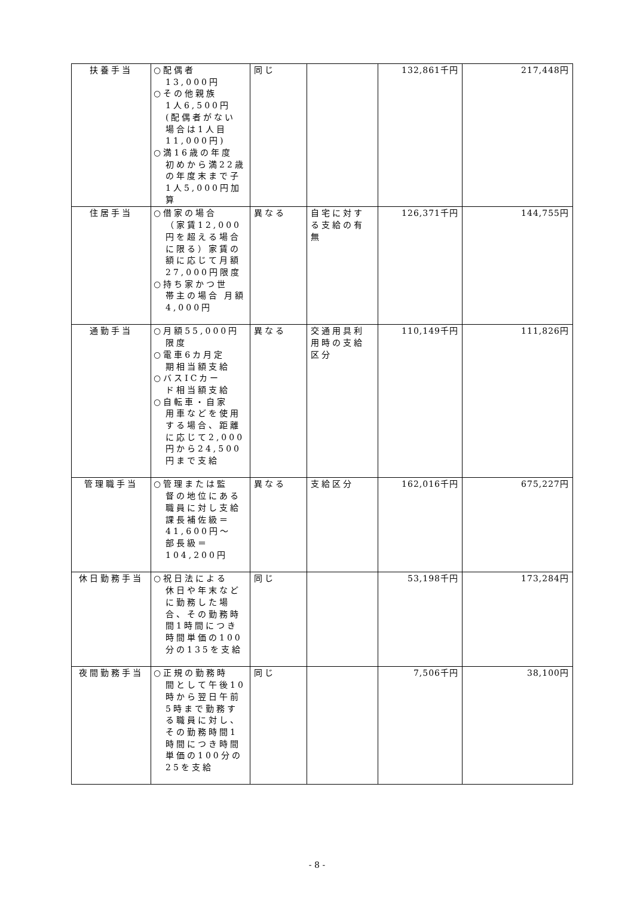| 扶養手当 | ○配偶者 13,000円 ○その他親族 1人6,500円 (配偶者がない場合は1人目11,000円) ○満16歳の年度 初めから満22歳の年度末まで子1人5,000円加算 | 同じ | | 132,861千円 | 217,448円 |
| 住居手当 | ○借家の場合 （家賃12,000円を超える場合に限る）家賃の額に応じて月額27,000円限度 ○持ち家かつ世 帯主の場合 月額4,000円 | 異なる | 自宅に対する支給の有無 | 126,371千円 | 144,755円 |
| 通勤手当 | ○月額55,000円 限度 ○電車6カ月定 期相当額支給 ○バスICカー ド相当額支給 ○自転車・自家 用車などを使用する場合、距離に応じて2,000円から24,500円まで支給 | 異なる | 交通用具利用時の支給区分 | 110,149千円 | 111,826円 |
| 管理職手当 | ○管理または監 督の地位にある職員に対し支給 課長補佐級＝41,600円～ 部長級＝104,200円 | 異なる | 支給区分 | 162,016千円 | 675,227円 |
| 休日勤務手当 | ○祝日法による 休日や年末などに勤務した場合、その勤務時間1時間につき時間単価の100分の135を支給 | 同じ | | 53,198千円 | 173,284円 |
| 夜間勤務手当 | ○正規の勤務時 間として午後10時から翌日午前5時まで勤務する職員に対し、その勤務時間1時間につき時間単価の100分の25を支給 | 同じ | | 7,506千円 | 38,100円 |
- 8 -